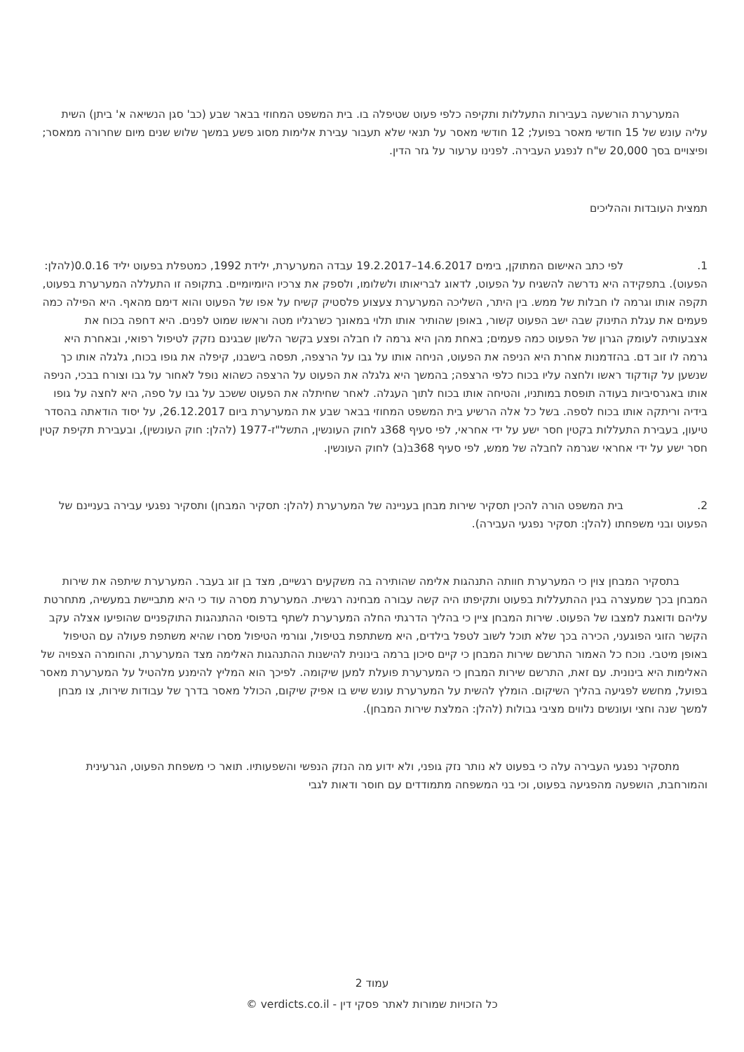המערערת הורשעה בעבירות התעללות ותקיפה כלפי פעוט שטיפלה בו. בית המשפט המחוזי בבאר שבע (כב' סגן הנשיאה א' ביתן) השית עליה עונש של 15 חודשי מאסר בפועל; 12 חודשי מאסר על תנאי שלא תעבור עבירת אלימות מסוג פשע במשך שלוש שנים מיום שחרורה ממאסר; ופיצויים בסך 20,000 ש"ח לנפגע העבירה. לפנינו ערעור על גזר הדין.
תמצית העובדות וההליכים
1. לפי כתב האישום המתוקן, בימים 14.6.2017–19.2.2017 עבדה המערערת, ילידת 1992, כמטפלת בפעוט יליד 0.0.16(להלן: הפעוט). בתפקידה היא נדרשה להשגיח על הפעוט, לדאוג לבריאותו ולשלומו, ולספק את צרכיו היומיומיים. בתקופה זו התעללה המערערת בפעוט, תקפה אותו וגרמה לו חבלות של ממש. בין היתר, השליכה המערערת צעצוע פלסטיק קשיח על אפו של הפעוט והוא דימם מהאף. היא הפילה כמה פעמים את עגלת התינוק שבה ישב הפעוט קשור, באופן שהותיר אותו תלוי במאונך כשרגליו מטה וראשו שמוט לפנים. היא דחפה בכוח את אצבעותיה לעומק הגרון של הפעוט כמה פעמים; באחת מהן היא גרמה לו חבלה ופצע בקשר הלשון שבגינם נזקק לטיפול רפואי, ובאחרת היא גרמה לו זוב דם. בהזדמנות אחרת היא הניפה את הפעוט, הניחה אותו על גבו על הרצפה, תפסה בישבנו, קיפלה את גופו בכוח, גלגלה אותו כך שנשען על קודקוד ראשו ולחצה עליו בכוח כלפי הרצפה; בהמשך היא גלגלה את הפעוט על הרצפה כשהוא נופל לאחור על גבו וצורח בבכי, הניפה אותו באגרסיביות בעודה תופסת במותניו, והטיחה אותו בכוח לתוך העגלה. לאחר שחיתלה את הפעוט ששכב על גבו על ספה, היא לחצה על גופו בידיה וריתקה אותו בכוח לספה. בשל כל אלה הרשיע בית המשפט המחוזי בבאר שבע את המערערת ביום 26.12.2017, על יסוד הודאתה בהסדר טיעון, בעבירת התעללות בקטין חסר ישע על ידי אחראי, לפי סעיף 368ג לחוק העונשין, התשל"ז-1977 (להלן: חוק העונשין), ובעבירת תקיפת קטין חסר ישע על ידי אחראי שגרמה לחבלה של ממש, לפי סעיף 368ב(ב) לחוק העונשין.
2. בית המשפט הורה להכין תסקיר שירות מבחן בעניינה של המערערת (להלן: תסקיר המבחן) ותסקיר נפגעי עבירה בעניינם של הפעוט ובני משפחתו (להלן: תסקיר נפגעי העבירה).
בתסקיר המבחן צוין כי המערערת חוותה התנהגות אלימה שהותירה בה משקעים רגשיים, מצד בן זוג בעבר. המערערת שיתפה את שירות המבחן בכך שמעצרה בגין ההתעללות בפעוט ותקיפתו היה קשה עבורה מבחינה רגשית. המערערת מסרה עוד כי היא מתביישת במעשיה, מתחרטת עליהם ודואגת למצבו של הפעוט. שירות המבחן ציין כי בהליך הדרגתי החלה המערערת לשתף בדפוסי ההתנהגות התוקפניים שהופיעו אצלה עקב הקשר הזוגי הפוגעני, הכירה בכך שלא תוכל לשוב לטפל בילדים, היא משתתפת בטיפול, וגורמי הטיפול מסרו שהיא משתפת פעולה עם הטיפול באופן מיטבי. נוכח כל האמור התרשם שירות המבחן כי קיים סיכון ברמה בינונית להישנות ההתנהגות האלימה מצד המערערת, והחומרה הצפויה של האלימות היא בינונית. עם זאת, התרשם שירות המבחן כי המערערת פועלת למען שיקומה. לפיכך הוא המליץ להימנע מלהטיל על המערערת מאסר בפועל, מחשש לפגיעה בהליך השיקום. הומלץ להשית על המערערת עונש שיש בו אפיק שיקום, הכולל מאסר בדרך של עבודות שירות, צו מבחן למשך שנה וחצי ועונשים נלווים מציבי גבולות (להלן: המלצת שירות המבחן).
מתסקיר נפגעי העבירה עלה כי בפעוט לא נותר נזק גופני, ולא ידוע מה הנזק הנפשי והשפעותיו. תואר כי משפחת הפעוט, הגרעינית והמורחבת, הושפעה מהפגיעה בפעוט, וכי בני המשפחה מתמודדים עם חוסר ודאות לגבי
עמוד 2
כל הזכויות שמורות לאתר פסקי דין - verdicts.co.il ©